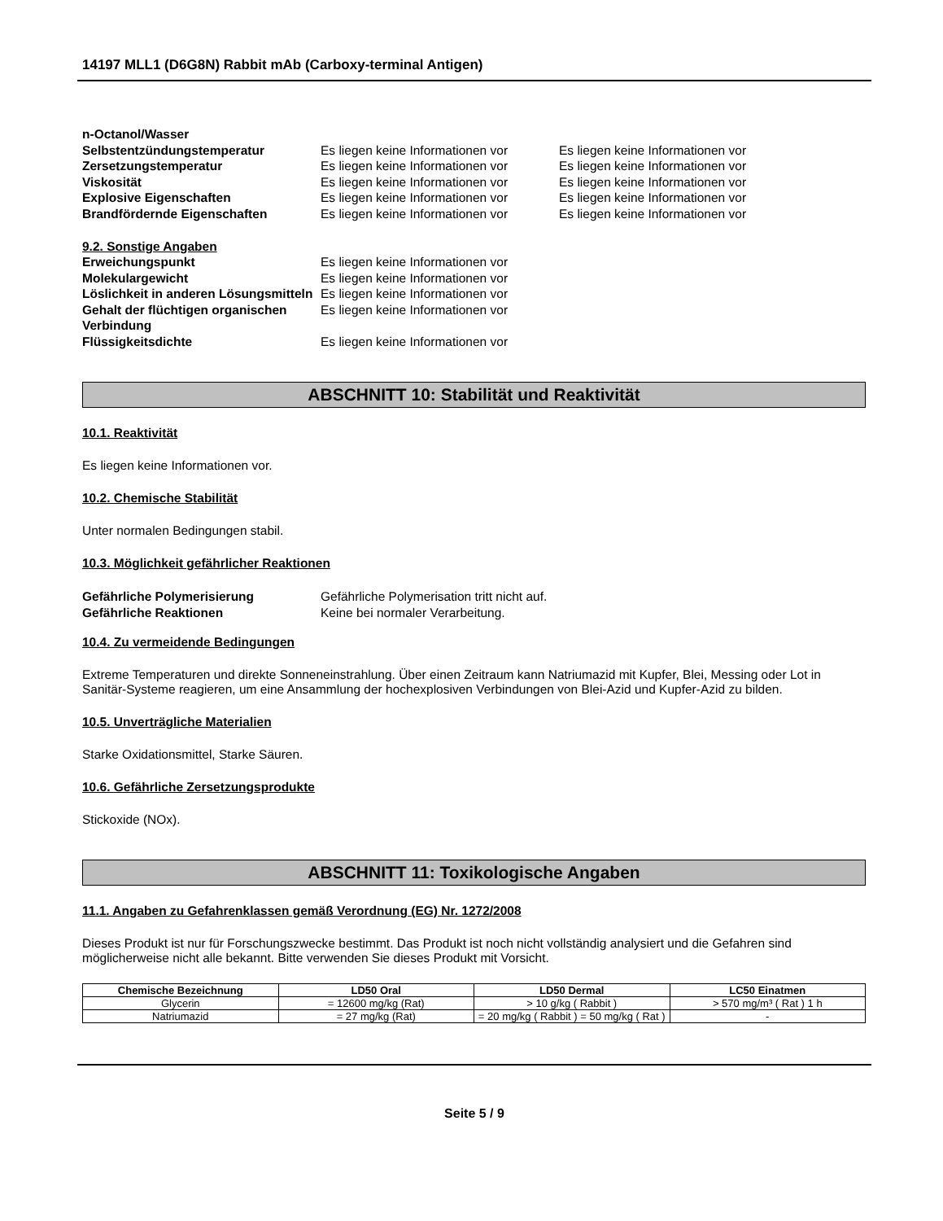14197 MLL1 (D6G8N) Rabbit mAb (Carboxy-terminal Antigen)
n-Octanol/Wasser Selbstentzündungstemperatur Es liegen keine Informationen vor Es liegen keine Informationen vor Zersetzungstemperatur Es liegen keine Informationen vor Es liegen keine Informationen vor Viskosität Es liegen keine Informationen vor Es liegen keine Informationen vor Explosive Eigenschaften Es liegen keine Informationen vor Es liegen keine Informationen vor Brandfördernde Eigenschaften Es liegen keine Informationen vor Es liegen keine Informationen vor
9.2. Sonstige Angaben
Erweichungspunkt Es liegen keine Informationen vor Molekulargewicht Es liegen keine Informationen vor Löslichkeit in anderen Lösungsmitteln Es liegen keine Informationen vor Gehalt der flüchtigen organischen Verbindung Es liegen keine Informationen vor Flüssigkeitsdichte Es liegen keine Informationen vor
ABSCHNITT 10: Stabilität und Reaktivität
10.1. Reaktivität
Es liegen keine Informationen vor.
10.2. Chemische Stabilität
Unter normalen Bedingungen stabil.
10.3. Möglichkeit gefährlicher Reaktionen
Gefährliche Polymerisierung Gefährliche Polymerisation tritt nicht auf. Gefährliche Reaktionen Keine bei normaler Verarbeitung.
10.4. Zu vermeidende Bedingungen
Extreme Temperaturen und direkte Sonneneinstrahlung. Über einen Zeitraum kann Natriumazid mit Kupfer, Blei, Messing oder Lot in Sanitär-Systeme reagieren, um eine Ansammlung der hochexplosiven Verbindungen von Blei-Azid und Kupfer-Azid zu bilden.
10.5. Unverträgliche Materialien
Starke Oxidationsmittel, Starke Säuren.
10.6. Gefährliche Zersetzungsprodukte
Stickoxide (NOx).
ABSCHNITT 11: Toxikologische Angaben
11.1. Angaben zu Gefahrenklassen gemäß Verordnung (EG) Nr. 1272/2008
Dieses Produkt ist nur für Forschungszwecke bestimmt. Das Produkt ist noch nicht vollständig analysiert und die Gefahren sind möglicherweise nicht alle bekannt. Bitte verwenden Sie dieses Produkt mit Vorsicht.
| Chemische Bezeichnung | LD50 Oral | LD50 Dermal | LC50 Einatmen |
| --- | --- | --- | --- |
| Glycerin | = 12600 mg/kg (Rat) | > 10 g/kg ( Rabbit ) | > 570 mg/m³ ( Rat ) 1 h |
| Natriumazid | = 27 mg/kg (Rat) | = 20 mg/kg ( Rabbit ) = 50 mg/kg ( Rat ) | - |
Seite 5 / 9